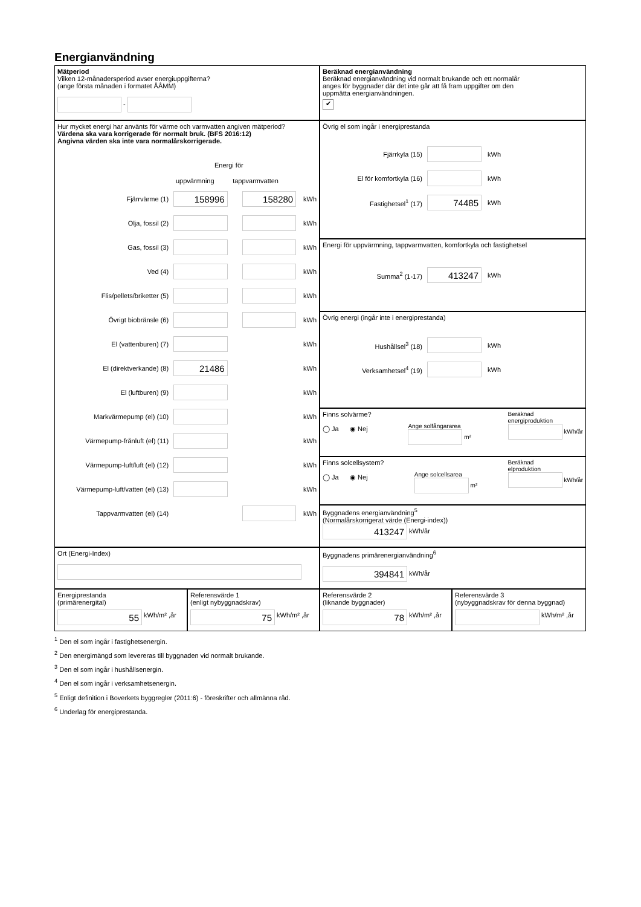Energianvändning
Mätperiod
Vilken 12-månadersperiod avser energiuppgifterna?
(ange första månaden i formatet ÅÅMM)
-
Beräknad energianvändning
Beräknad energianvändning vid normalt brukande och ett normalår
anges för byggnader där det inte går att få fram uppgifter om den
uppmätta energianvändningen.
✔
Hur mycket energi har använts för värme och varmvatten angiven mätperiod?
Värdena ska vara korrigerade för normalt bruk. (BFS 2016:12)
Angivna värden ska inte vara normalårskorrigerade.
Energi för
uppvärmning tappvarmvatten
Fjärrvärme (1) 158996 158280 kWh
Olja, fossil (2) kWh
Gas, fossil (3) kWh
Ved (4) kWh
Flis/pellets/briketter (5) kWh
Övrigt biobränsle (6) kWh
El (vattenburen) (7) kWh
El (direktverkande) (8) 21486 kWh
El (luftburen) (9) kWh
Markvärmepump (el) (10) kWh
Värmepump-frånluft (el) (11) kWh
Värmepump-luft/luft (el) (12) kWh
Värmepump-luft/vatten (el) (13) kWh
Tappvarmvatten (el) (14) kWh
Övrig el som ingår i energiprestanda
Fjärrkyla (15) kWh
El för komfortkyla (16) kWh
Fastighetsel<sup>1</sup> (17) 74485 kWh
Energi för uppvärmning, tappvarmvatten, komfortkyla och fastighetsel
Summa<sup>2</sup> (1-17) 413247 kWh
Övrig energi (ingår inte i energiprestanda)
Hushållsel<sup>3</sup> (18) kWh
Verksamhetsel<sup>4</sup> (19) kWh
Finns solvärme?
◯ Ja ◉ Nej
Ange solfångararea
m²
Beräknad
energiproduktion
kWh/år
Finns solcellsystem?
◯ Ja ◉ Nej
Ange solcellsarea
m²
Beräknad
elproduktion
kWh/år
Byggnadens energianvändning<sup>5</sup>
(Normalårskorrigerat värde (Energi-index))
413247 kWh/år
Ort (Energi-Index)
Byggnadens primärenergianvändning<sup>6</sup>
394841 kWh/år
Energiprestanda
(primärenergital)
55 kWh/m² ,år
Referensvärde 1
(enligt nybyggnadskrav)
75 kWh/m² ,år
Referensvärde 2
(liknande byggnader)
78 kWh/m² ,år
Referensvärde 3
(nybyggnadskrav för denna byggnad)
kWh/m² ,år
<sup>1</sup> Den el som ingår i fastighetsenergin.
<sup>2</sup> Den energimängd som levereras till byggnaden vid normalt brukande.
<sup>3</sup> Den el som ingår i hushållsenergin.
<sup>4</sup> Den el som ingår i verksamhetsenergin.
<sup>5</sup> Enligt definition i Boverkets byggregler (2011:6) - föreskrifter och allmänna råd.
<sup>6</sup> Underlag för energiprestanda.